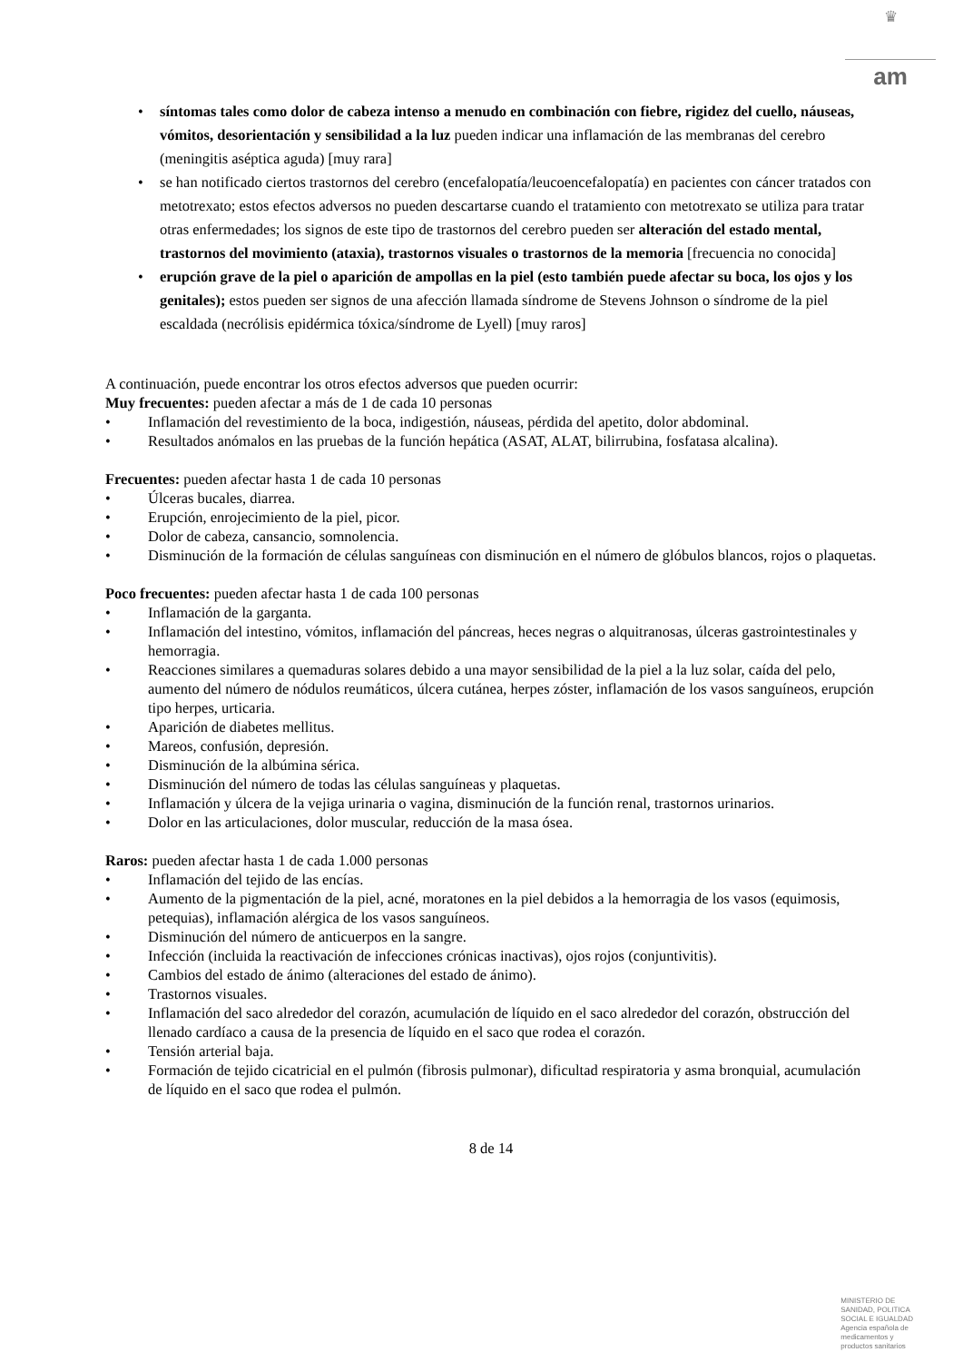♛
am
• síntomas tales como dolor de cabeza intenso a menudo en combinación con fiebre, rigidez del cuello, náuseas, vómitos, desorientación y sensibilidad a la luz pueden indicar una inflamación de las membranas del cerebro (meningitis aséptica aguda) [muy rara]
• se han notificado ciertos trastornos del cerebro (encefalopatía/leucoencefalopatía) en pacientes con cáncer tratados con metotrexato; estos efectos adversos no pueden descartarse cuando el tratamiento con metotrexato se utiliza para tratar otras enfermedades; los signos de este tipo de trastornos del cerebro pueden ser alteración del estado mental, trastornos del movimiento (ataxia), trastornos visuales o trastornos de la memoria [frecuencia no conocida]
• erupción grave de la piel o aparición de ampollas en la piel (esto también puede afectar su boca, los ojos y los genitales); estos pueden ser signos de una afección llamada síndrome de Stevens Johnson o síndrome de la piel escaldada (necrólisis epidérmica tóxica/síndrome de Lyell) [muy raros]
A continuación, puede encontrar los otros efectos adversos que pueden ocurrir:
Muy frecuentes: pueden afectar a más de 1 de cada 10 personas
• Inflamación del revestimiento de la boca, indigestión, náuseas, pérdida del apetito, dolor abdominal.
• Resultados anómalos en las pruebas de la función hepática (ASAT, ALAT, bilirrubina, fosfatasa alcalina).
Frecuentes: pueden afectar hasta 1 de cada 10 personas
• Úlceras bucales, diarrea.
• Erupción, enrojecimiento de la piel, picor.
• Dolor de cabeza, cansancio, somnolencia.
• Disminución de la formación de células sanguíneas con disminución en el número de glóbulos blancos, rojos o plaquetas.
Poco frecuentes: pueden afectar hasta 1 de cada 100 personas
• Inflamación de la garganta.
• Inflamación del intestino, vómitos, inflamación del páncreas, heces negras o alquitranosas, úlceras gastrointestinales y hemorragia.
• Reacciones similares a quemaduras solares debido a una mayor sensibilidad de la piel a la luz solar, caída del pelo, aumento del número de nódulos reumáticos, úlcera cutánea, herpes zóster, inflamación de los vasos sanguíneos, erupción tipo herpes, urticaria.
• Aparición de diabetes mellitus.
• Mareos, confusión, depresión.
• Disminución de la albúmina sérica.
• Disminución del número de todas las células sanguíneas y plaquetas.
• Inflamación y úlcera de la vejiga urinaria o vagina, disminución de la función renal, trastornos urinarios.
• Dolor en las articulaciones, dolor muscular, reducción de la masa ósea.
Raros: pueden afectar hasta 1 de cada 1.000 personas
• Inflamación del tejido de las encías.
• Aumento de la pigmentación de la piel, acné, moratones en la piel debidos a la hemorragia de los vasos (equimosis, petequias), inflamación alérgica de los vasos sanguíneos.
• Disminución del número de anticuerpos en la sangre.
• Infección (incluida la reactivación de infecciones crónicas inactivas), ojos rojos (conjuntivitis).
• Cambios del estado de ánimo (alteraciones del estado de ánimo).
• Trastornos visuales.
• Inflamación del saco alrededor del corazón, acumulación de líquido en el saco alrededor del corazón, obstrucción del llenado cardíaco a causa de la presencia de líquido en el saco que rodea el corazón.
• Tensión arterial baja.
• Formación de tejido cicatricial en el pulmón (fibrosis pulmonar), dificultad respiratoria y asma bronquial, acumulación de líquido en el saco que rodea el pulmón.
8 de 14
MINISTERIO DE
SANIDAD, POLITICA
SOCIAL E IGUALDAD
Agencia española de
medicamentos y
productos sanitarios